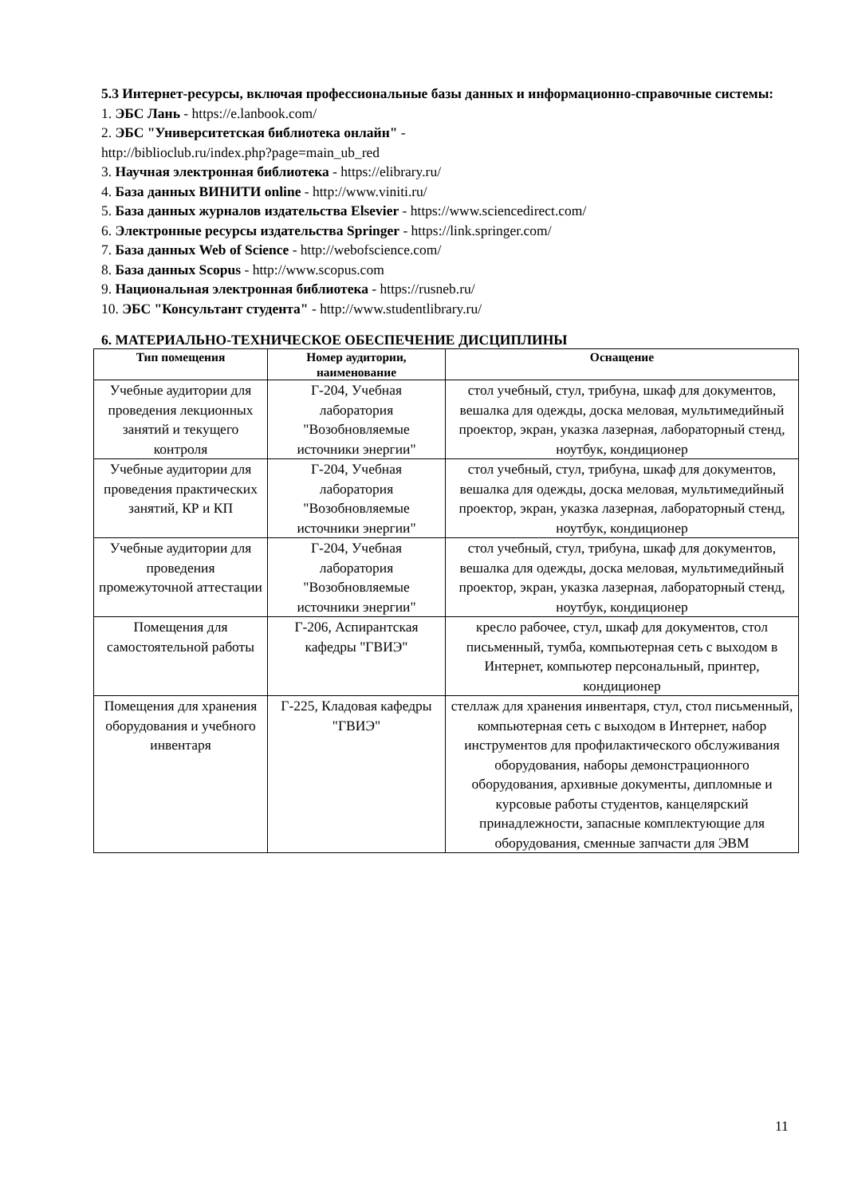5.3 Интернет-ресурсы, включая профессиональные базы данных и информационно-справочные системы:
1. ЭБС Лань - https://e.lanbook.com/
2. ЭБС "Университетская библиотека онлайн" -
http://biblioclub.ru/index.php?page=main_ub_red
3. Научная электронная библиотека - https://elibrary.ru/
4. База данных ВИНИТИ online - http://www.viniti.ru/
5. База данных журналов издательства Elsevier - https://www.sciencedirect.com/
6. Электронные ресурсы издательства Springer - https://link.springer.com/
7. База данных Web of Science - http://webofscience.com/
8. База данных Scopus - http://www.scopus.com
9. Национальная электронная библиотека - https://rusneb.ru/
10. ЭБС "Консультант студента" - http://www.studentlibrary.ru/
6. МАТЕРИАЛЬНО-ТЕХНИЧЕСКОЕ ОБЕСПЕЧЕНИЕ ДИСЦИПЛИНЫ
| Тип помещения | Номер аудитории, наименование | Оснащение |
| --- | --- | --- |
| Учебные аудитории для проведения лекционных занятий и текущего контроля | Г-204, Учебная лаборатория "Возобновляемые источники энергии" | стол учебный, стул, трибуна, шкаф для документов, вешалка для одежды, доска меловая, мультимедийный проектор, экран, указка лазерная, лабораторный стенд, ноутбук, кондиционер |
| Учебные аудитории для проведения практических занятий, КР и КП | Г-204, Учебная лаборатория "Возобновляемые источники энергии" | стол учебный, стул, трибуна, шкаф для документов, вешалка для одежды, доска меловая, мультимедийный проектор, экран, указка лазерная, лабораторный стенд, ноутбук, кондиционер |
| Учебные аудитории для проведения промежуточной аттестации | Г-204, Учебная лаборатория "Возобновляемые источники энергии" | стол учебный, стул, трибуна, шкаф для документов, вешалка для одежды, доска меловая, мультимедийный проектор, экран, указка лазерная, лабораторный стенд, ноутбук, кондиционер |
| Помещения для самостоятельной работы | Г-206, Аспирантская кафедры "ГВИЭ" | кресло рабочее, стул, шкаф для документов, стол письменный, тумба, компьютерная сеть с выходом в Интернет, компьютер персональный, принтер, кондиционер |
| Помещения для хранения оборудования и учебного инвентаря | Г-225, Кладовая кафедры "ГВИЭ" | стеллаж для хранения инвентаря, стул, стол письменный, компьютерная сеть с выходом в Интернет, набор инструментов для профилактического обслуживания оборудования, наборы демонстрационного оборудования, архивные документы, дипломные и курсовые работы студентов, канцелярский принадлежности, запасные комплектующие для оборудования, сменные запчасти для ЭВМ |
11